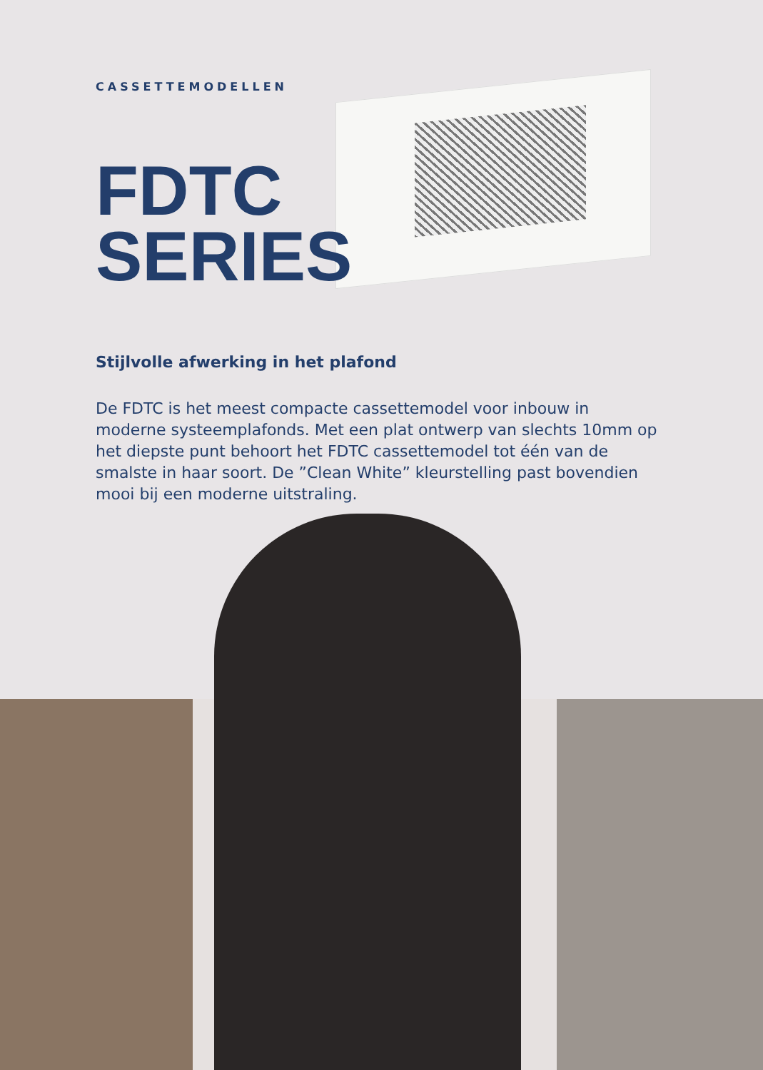CASSETTEMODELLEN
FDTC
SERIES
Stijlvolle afwerking in het plafond
De FDTC is het meest compacte cassettemodel voor inbouw in moderne systeemplafonds. Met een plat ontwerp van slechts 10mm op het diepste punt behoort het FDTC cassettemodel tot één van de smalste in haar soort. De ”Clean White” kleurstelling past bovendien mooi bij een moderne uitstraling.